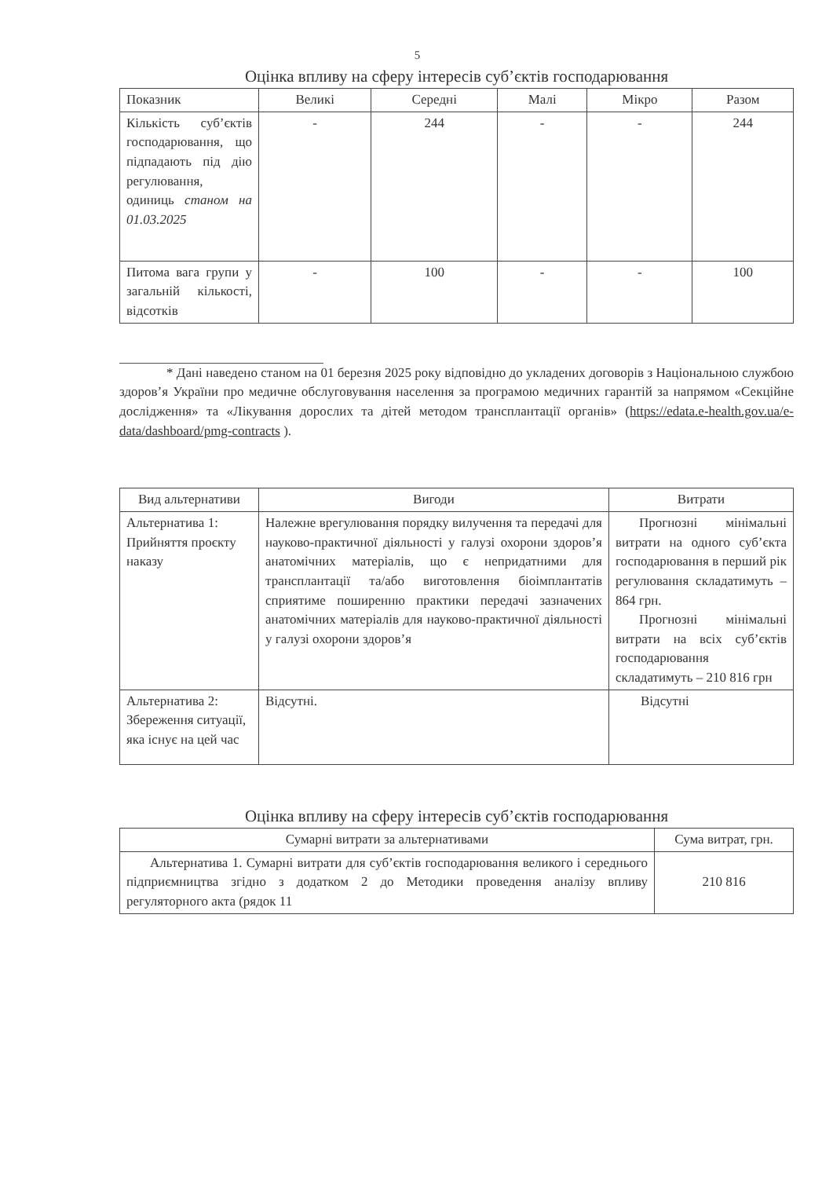5
Оцінка впливу на сферу інтересів суб’єктів господарювання
| Показник | Великі | Середні | Малі | Мікро | Разом |
| --- | --- | --- | --- | --- | --- |
| Кількість суб’єктів господарювання, що підпадають під дію регулювання, одиниць станом на 01.03.2025 | - | 244 | - | - | 244 |
| Питома вага групи у загальній кількості, відсотків | - | 100 | - | - | 100 |
* Дані наведено станом на 01 березня 2025 року відповідно до укладених договорів з Національною службою здоров’я України про медичне обслуговування населення за програмою медичних гарантій за напрямом «Секційне дослідження» та «Лікування дорослих та дітей методом трансплантації органів» (https://edata.e-health.gov.ua/e-data/dashboard/pmg-contracts ).
| Вид альтернативи | Вигоди | Витрати |
| --- | --- | --- |
| Альтернатива 1: Прийняття проєкту наказу | Належне врегулювання порядку вилучення та передачі для науково-практичної діяльності у галузі охорони здоров’я анатомічних матеріалів, що є непридатними для трансплантації та/або виготовлення біоімплантатів сприятиме поширенню практики передачі зазначених анатомічних матеріалів для науково-практичної діяльності у галузі охорони здоров’я | Прогнозні мінімальні витрати на одного суб’єкта господарювання в перший рік регулювання складатимуть – 864 грн. Прогнозні мінімальні витрати на всіх суб’єктів господарювання складатимуть – 210 816 грн |
| Альтернатива 2: Збереження ситуації, яка існує на цей час | Відсутні. | Відсутні |
Оцінка впливу на сферу інтересів суб’єктів господарювання
| Сумарні витрати за альтернативами | Сума витрат, грн. |
| --- | --- |
| Альтернатива 1. Сумарні витрати для суб’єктів господарювання великого і середнього підприємництва згідно з додатком 2 до Методики проведення аналізу впливу регуляторного акта (рядок 11 | 210 816 |